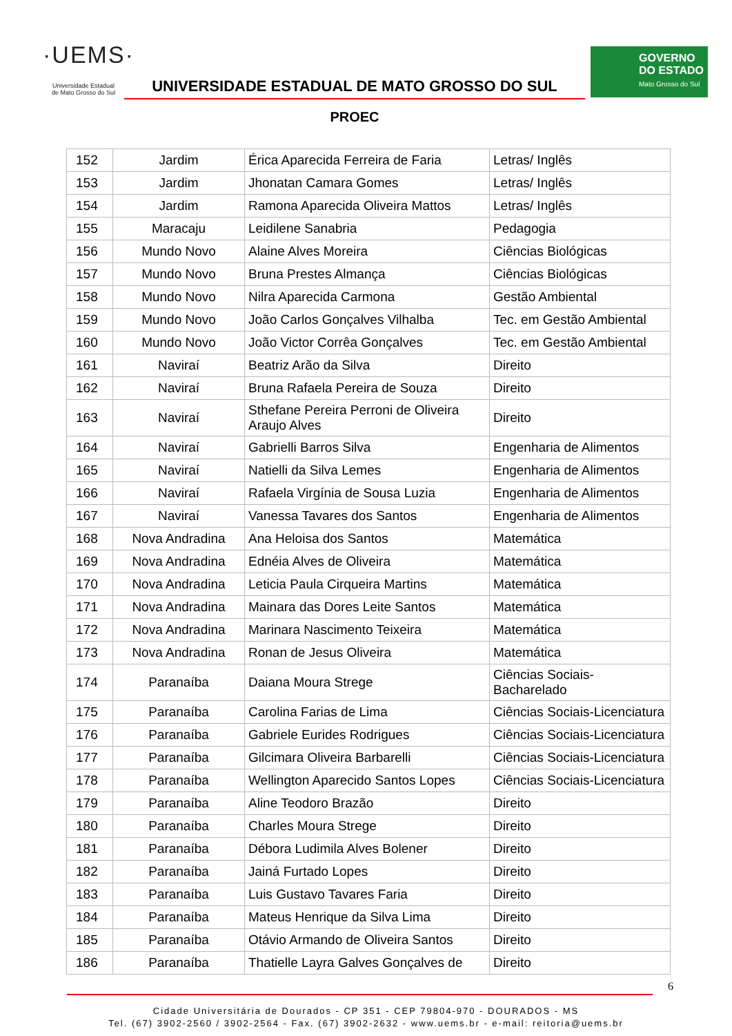·UEMS·
Universidade Estadual
de Mato Grosso do Sul
UNIVERSIDADE ESTADUAL DE MATO GROSSO DO SUL
PROEC
GOVERNO
DO ESTADO
Mato Grosso do Sul
| 152 | Jardim | Érica Aparecida Ferreira de Faria | Letras/ Inglês |
| 153 | Jardim | Jhonatan Camara Gomes | Letras/ Inglês |
| 154 | Jardim | Ramona Aparecida Oliveira Mattos | Letras/ Inglês |
| 155 | Maracaju | Leidilene Sanabria | Pedagogia |
| 156 | Mundo Novo | Alaine Alves Moreira | Ciências Biológicas |
| 157 | Mundo Novo | Bruna Prestes Almança | Ciências Biológicas |
| 158 | Mundo Novo | Nilra Aparecida Carmona | Gestão Ambiental |
| 159 | Mundo Novo | João Carlos Gonçalves Vilhalba | Tec. em Gestão Ambiental |
| 160 | Mundo Novo | João Victor Corrêa Gonçalves | Tec. em Gestão Ambiental |
| 161 | Naviraí | Beatriz Arão da Silva | Direito |
| 162 | Naviraí | Bruna Rafaela Pereira de Souza | Direito |
| 163 | Naviraí | Sthefane Pereira Perroni de Oliveira Araujo Alves | Direito |
| 164 | Naviraí | Gabrielli Barros Silva | Engenharia de Alimentos |
| 165 | Naviraí | Natielli da Silva Lemes | Engenharia de Alimentos |
| 166 | Naviraí | Rafaela Virgínia de Sousa Luzia | Engenharia de Alimentos |
| 167 | Naviraí | Vanessa Tavares dos Santos | Engenharia de Alimentos |
| 168 | Nova Andradina | Ana Heloisa dos Santos | Matemática |
| 169 | Nova Andradina | Ednéia Alves de Oliveira | Matemática |
| 170 | Nova Andradina | Leticia Paula Cirqueira Martins | Matemática |
| 171 | Nova Andradina | Mainara das Dores Leite Santos | Matemática |
| 172 | Nova Andradina | Marinara Nascimento Teixeira | Matemática |
| 173 | Nova Andradina | Ronan de Jesus Oliveira | Matemática |
| 174 | Paranaíba | Daiana Moura Strege | Ciências Sociais-Bacharelado |
| 175 | Paranaíba | Carolina Farias de Lima | Ciências Sociais-Licenciatura |
| 176 | Paranaíba | Gabriele Eurides Rodrigues | Ciências Sociais-Licenciatura |
| 177 | Paranaíba | Gilcimara Oliveira Barbarelli | Ciências Sociais-Licenciatura |
| 178 | Paranaíba | Wellington Aparecido Santos Lopes | Ciências Sociais-Licenciatura |
| 179 | Paranaíba | Aline Teodoro Brazão | Direito |
| 180 | Paranaíba | Charles Moura Strege | Direito |
| 181 | Paranaíba | Débora Ludimila Alves Bolener | Direito |
| 182 | Paranaíba | Jainá Furtado Lopes | Direito |
| 183 | Paranaíba | Luis Gustavo Tavares Faria | Direito |
| 184 | Paranaíba | Mateus Henrique da Silva Lima | Direito |
| 185 | Paranaíba | Otávio Armando de Oliveira Santos | Direito |
| 186 | Paranaíba | Thatielle Layra Galves Gonçalves de | Direito |
6
Cidade Universitária de Dourados - CP 351 - CEP 79804-970 - DOURADOS - MS
Tel. (67) 3902-2560 / 3902-2564 - Fax. (67) 3902-2632 - www.uems.br - e-mail: reitoria@uems.br